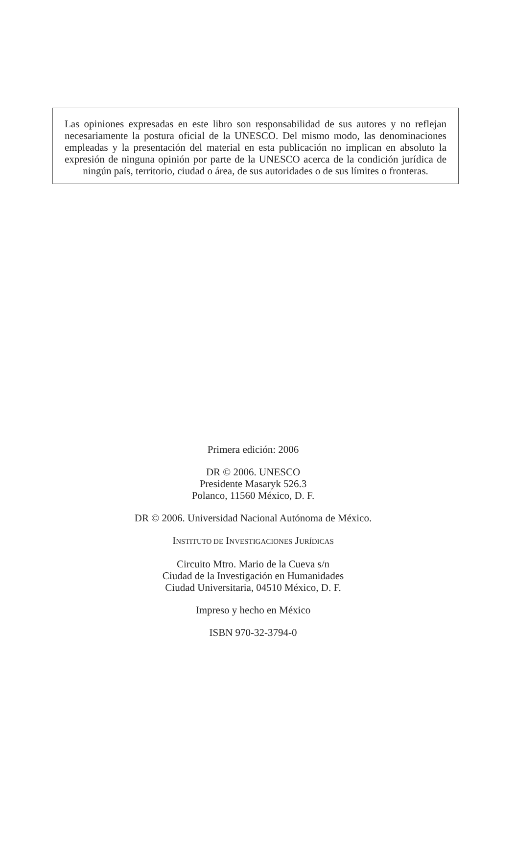Las opiniones expresadas en este libro son responsabilidad de sus autores y no reflejan necesariamente la postura oficial de la UNESCO. Del mismo modo, las denominaciones empleadas y la presentación del material en esta publicación no implican en absoluto la expresión de ninguna opinión por parte de la UNESCO acerca de la condición jurídica de ningún país, territorio, ciudad o área, de sus autoridades o de sus límites o fronteras.
Primera edición: 2006
DR © 2006. UNESCO
Presidente Masaryk 526.3
Polanco, 11560 México, D. F.
DR © 2006. Universidad Nacional Autónoma de México.
INSTITUTO DE INVESTIGACIONES JURÍDICAS
Circuito Mtro. Mario de la Cueva s/n
Ciudad de la Investigación en Humanidades
Ciudad Universitaria, 04510 México, D. F.
Impreso y hecho en México
ISBN 970-32-3794-0